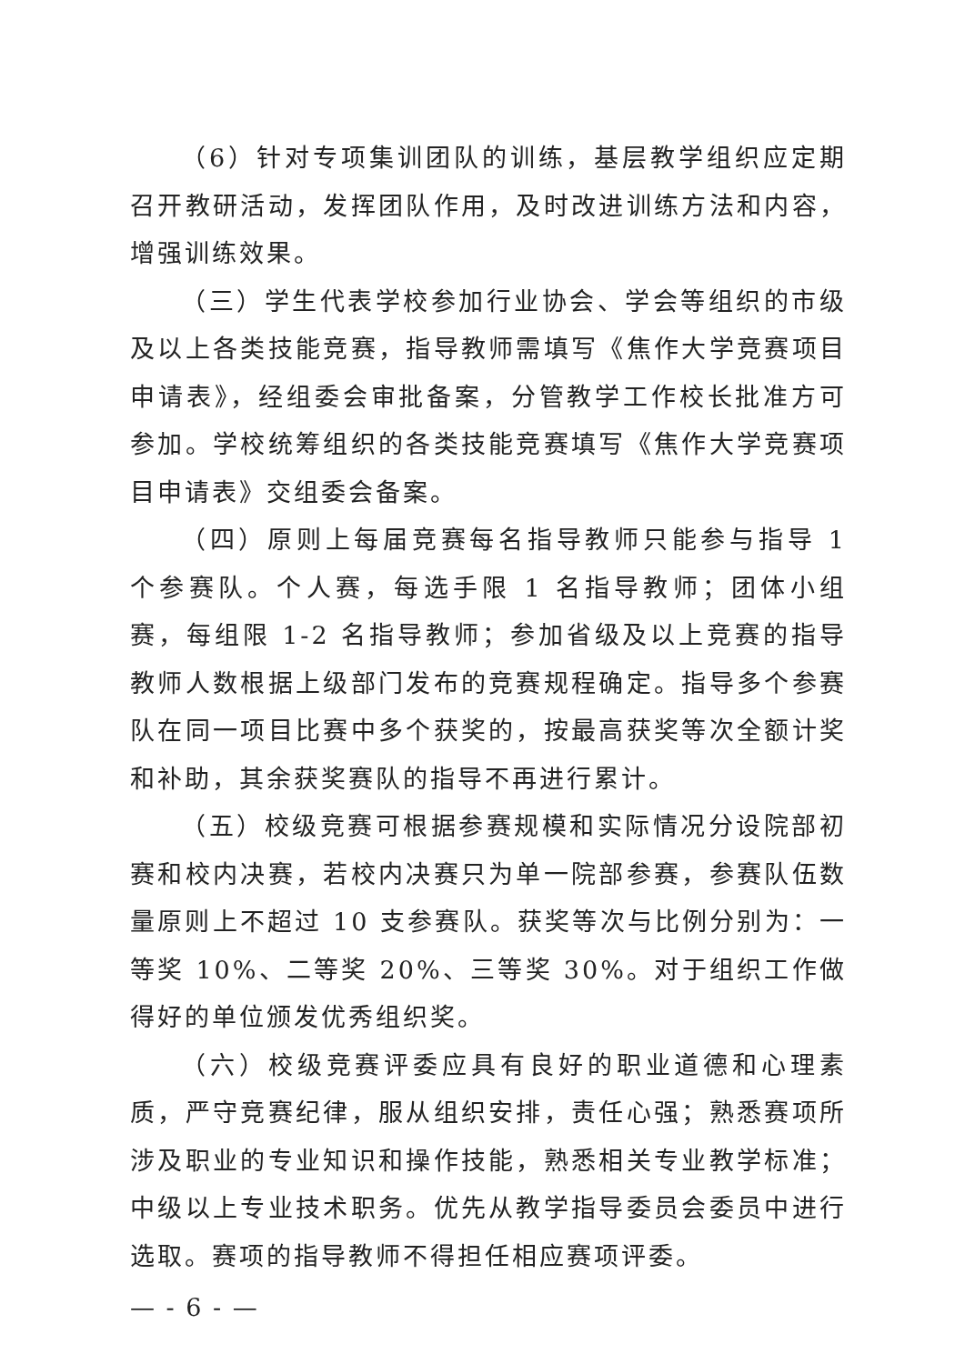（6）针对专项集训团队的训练，基层教学组织应定期召开教研活动，发挥团队作用，及时改进训练方法和内容，增强训练效果。
（三）学生代表学校参加行业协会、学会等组织的市级及以上各类技能竞赛，指导教师需填写《焦作大学竞赛项目申请表》，经组委会审批备案，分管教学工作校长批准方可参加。学校统筹组织的各类技能竞赛填写《焦作大学竞赛项目申请表》交组委会备案。
（四）原则上每届竞赛每名指导教师只能参与指导 1 个参赛队。个人赛，每选手限 1 名指导教师；团体小组赛，每组限 1-2 名指导教师；参加省级及以上竞赛的指导教师人数根据上级部门发布的竞赛规程确定。指导多个参赛队在同一项目比赛中多个获奖的，按最高获奖等次全额计奖和补助，其余获奖赛队的指导不再进行累计。
（五）校级竞赛可根据参赛规模和实际情况分设院部初赛和校内决赛，若校内决赛只为单一院部参赛，参赛队伍数量原则上不超过 10 支参赛队。获奖等次与比例分别为：一等奖 10%、二等奖 20%、三等奖 30%。对于组织工作做得好的单位颁发优秀组织奖。
（六）校级竞赛评委应具有良好的职业道德和心理素质，严守竞赛纪律，服从组织安排，责任心强；熟悉赛项所涉及职业的专业知识和操作技能，熟悉相关专业教学标准；中级以上专业技术职务。优先从教学指导委员会委员中进行选取。赛项的指导教师不得担任相应赛项评委。
— - 6 - —